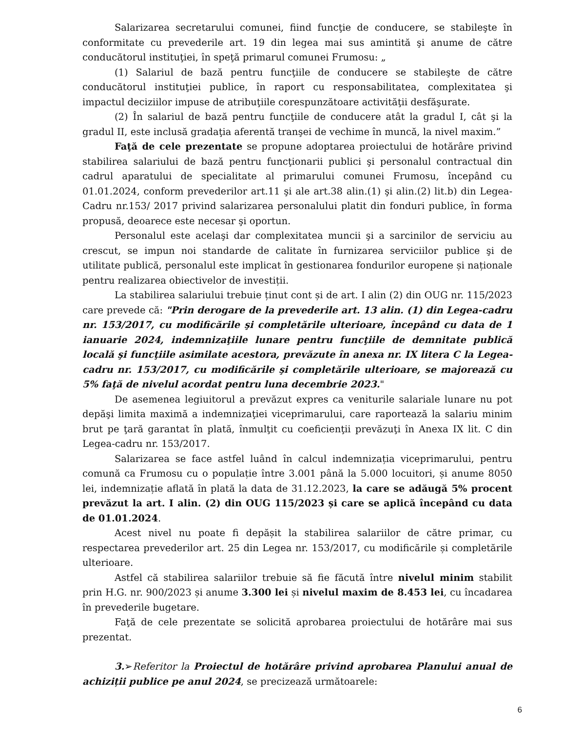Salarizarea secretarului comunei, fiind funcţie de conducere, se stabileşte în conformitate cu prevederile art. 19 din legea mai sus amintită şi anume de către conducătorul instituţiei, în speţă primarul comunei Frumosu: „
(1) Salariul de bază pentru funcţiile de conducere se stabileşte de către conducătorul instituţiei publice, în raport cu responsabilitatea, complexitatea şi impactul deciziilor impuse de atribuţiile corespunzătoare activităţii desfăşurate.
(2) În salariul de bază pentru funcţiile de conducere atât la gradul I, cât şi la gradul II, este inclusă gradaţia aferentă tranşei de vechime în muncă, la nivel maxim.”
Faţă de cele prezentate se propune adoptarea proiectului de hotărâre privind stabilirea salariului de bază pentru funcţionarii publici şi personalul contractual din cadrul aparatului de specialitate al primarului comunei Frumosu, începând cu 01.01.2024, conform prevederilor art.11 şi ale art.38 alin.(1) şi alin.(2) lit.b) din Legea-Cadru nr.153/ 2017 privind salarizarea personalului platit din fonduri publice, în forma propusă, deoarece este necesar şi oportun.
Personalul este acelaşi dar complexitatea muncii şi a sarcinilor de serviciu au crescut, se impun noi standarde de calitate în furnizarea serviciilor publice şi de utilitate publică, personalul este implicat în gestionarea fondurilor europene și naționale pentru realizarea obiectivelor de investiții.
La stabilirea salariului trebuie ținut cont și de art. I alin (2) din OUG nr. 115/2023 care prevede că: "Prin derogare de la prevederile art. 13 alin. (1) din Legea-cadru nr. 153/2017, cu modificările şi completările ulterioare, începând cu data de 1 ianuarie 2024, indemnizaţiile lunare pentru funcţiile de demnitate publică locală şi funcţiile asimilate acestora, prevăzute în anexa nr. IX litera C la Legea-cadru nr. 153/2017, cu modificările şi completările ulterioare, se majorează cu 5% faţă de nivelul acordat pentru luna decembrie 2023."
De asemenea legiuitorul a prevăzut expres ca veniturile salariale lunare nu pot depăşi limita maximă a indemnizaţiei viceprimarului, care raportează la salariu minim brut pe ţară garantat în plată, înmulţit cu coeficienţii prevăzuţi în Anexa IX lit. C din Legea-cadru nr. 153/2017.
Salarizarea se face astfel luând în calcul indemnizația viceprimarului, pentru comună ca Frumosu cu o populație între 3.001 până la 5.000 locuitori, și anume 8050 lei, indemnizație aflată în plată la data de 31.12.2023, la care se adăugă 5% procent prevăzut la art. I alin. (2) din OUG 115/2023 și care se aplică începând cu data de 01.01.2024.
Acest nivel nu poate fi depășit la stabilirea salariilor de către primar, cu respectarea prevederilor art. 25 din Legea nr. 153/2017, cu modificările și completările ulterioare.
Astfel că stabilirea salariilor trebuie să fie făcută între nivelul minim stabilit prin H.G. nr. 900/2023 și anume 3.300 lei și nivelul maxim de 8.453 lei, cu încadarea în prevederile bugetare.
Faţă de cele prezentate se solicită aprobarea proiectului de hotărâre mai sus prezentat.
3.➢Referitor la Proiectul de hotărâre privind aprobarea Planului anual de achiziții publice pe anul 2024, se precizează următoarele:
6